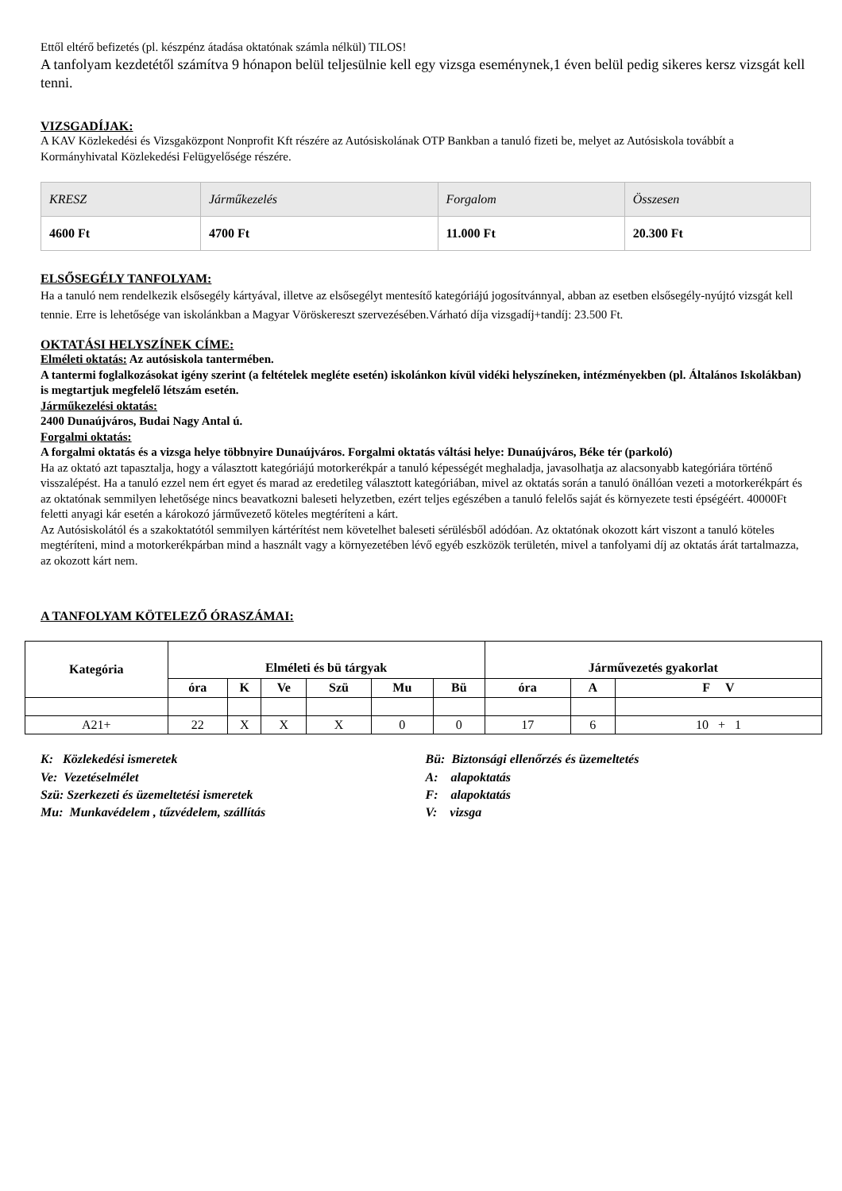Ettől eltérő befizetés (pl. készpénz átadása oktatónak számla nélkül) TILOS!
A tanfolyam kezdetétől számítva 9 hónapon belül teljesülnie kell egy vizsga eseménynek,1 éven belül pedig sikeres kersz vizsgát kell tenni.
VIZSGADÍJAK:
A KAV Közlekedési és Vizsgaközpont Nonprofit Kft részére az Autósiskolának OTP Bankban a tanuló fizeti be, melyet az Autósiskola továbbít a Kormányhivatal Közlekedési Felügyelősége részére.
| KRESZ | Járműkezelés | Forgalom | Összesen |
| 4600 Ft | 4700 Ft | 11.000 Ft | 20.300 Ft |
ELSŐSEGÉLY TANFOLYAM:
Ha a tanuló nem rendelkezik elsősegély kártyával, illetve az elsősegélyt mentesítő kategóriájú jogosítvánnyal, abban az esetben elsősegély-nyújtó vizsgát kell tennie. Erre is lehetősége van iskolánkban a Magyar Vöröskereszt szervezésében.Várható díja vizsgadíj+tandíj: 23.500 Ft.
OKTATÁSI HELYSZÍNEK CÍME:
Elméleti oktatás: Az autósiskola tantermében.
A tantermi foglalkozásokat igény szerint (a feltételek megléte esetén) iskolánkon kívül vidéki helyszíneken, intézményekben (pl. Általános Iskolákban) is megtartjuk megfelelő létszám esetén.
Járműkezelési oktatás:
2400 Dunaújváros, Budai Nagy Antal ú.
Forgalmi oktatás:
A forgalmi oktatás és a vizsga helye többnyire Dunaújváros. Forgalmi oktatás váltási helye: Dunaújváros, Béke tér (parkoló)
Ha az oktató azt tapasztalja, hogy a választott kategóriájú motorkerékpár a tanuló képességét meghaladja, javasolhatja az alacsonyabb kategóriára történő visszalépést. Ha a tanuló ezzel nem ért egyet és marad az eredetileg választott kategóriában, mivel az oktatás során a tanuló önállóan vezeti a motorkerékpárt és az oktatónak semmilyen lehetősége nincs beavatkozni baleseti helyzetben, ezért teljes egészében a tanuló felelős saját és környezete testi épségéért. 40000Ft feletti anyagi kár esetén a károkozó járművezető köteles megtéríteni a kárt.
Az Autósiskolától és a szakoktatótól semmilyen kártérítést nem követelhet baleseti sérülésből adódóan. Az oktatónak okozott kárt viszont a tanuló köteles megtéríteni, mind a motorkerékpárban mind a használt vagy a környezetében lévő egyéb eszközök területén, mivel a tanfolyami díj az oktatás árát tartalmazza, az okozott kárt nem.
A TANFOLYAM KÖTELEZŐ ÓRASZÁMAI:
| Kategória | Elméleti és bü tárgyak | | | | | | Járművezetés gyakorlat | | |
| --- | --- | --- | --- | --- | --- | --- | --- | --- | --- |
| | óra | K | Ve | Szü | Mu | Bü | óra | A | F V |
| A21+ | 22 | X | X | X | 0 | 0 | 17 | 6 | 10 + 1 |
K: Közlekedési ismeretek
Ve: Vezetéselmélet
Szü: Szerkezeti és üzemeltetési ismeretek
Mu: Munkavédelem , tűzvédelem, szállítás
Bü: Biztonsági ellenőrzés és üzemeltetés
A: alapoktatás
F: alapoktatás
V: vizsga